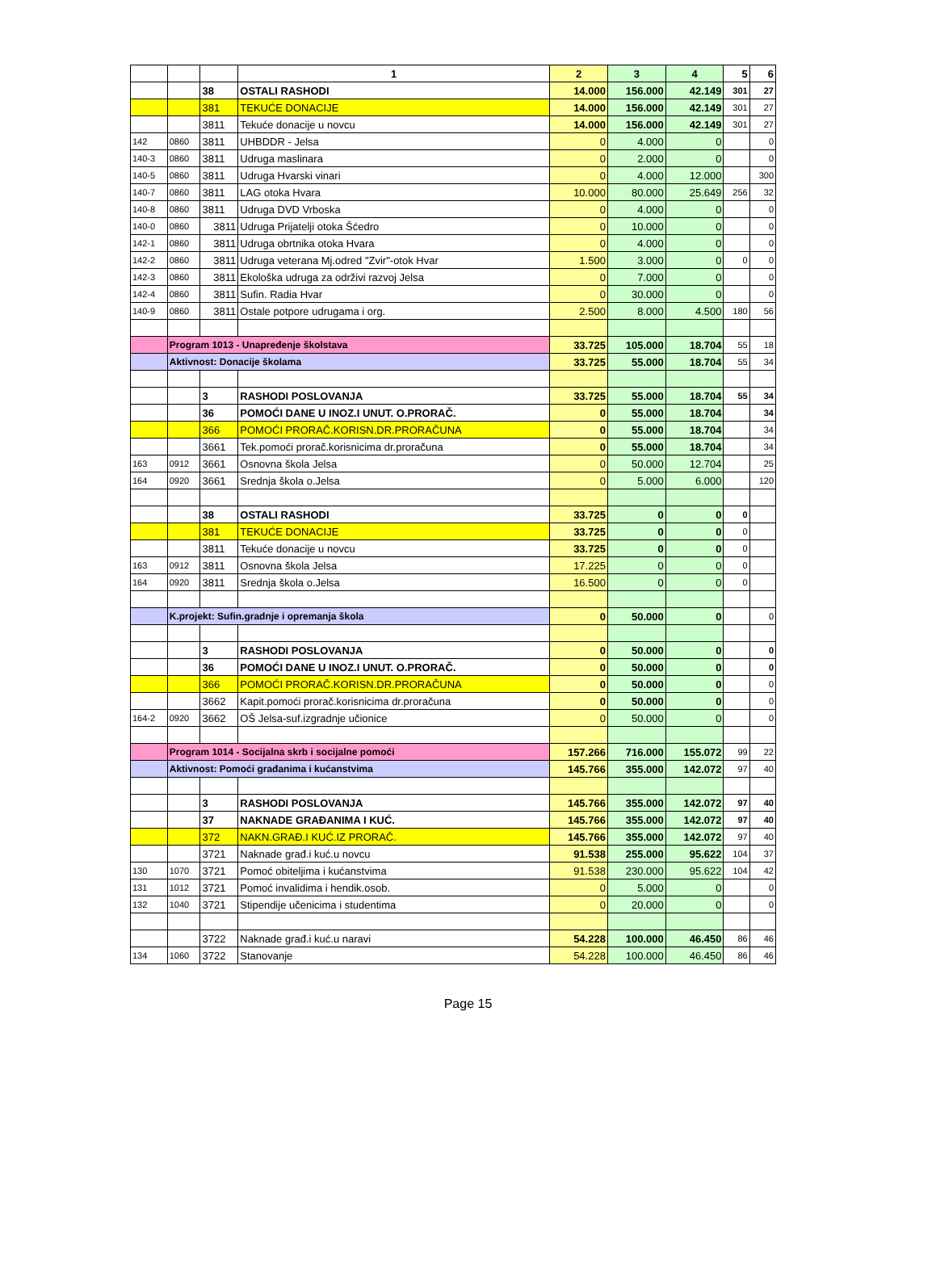| | | | 1 | 2 | 3 | 4 | 5 | 6 |
| | | 38 | OSTALI RASHODI | 14.000 | 156.000 | 42.149 | 301 | 27 |
| | | 381 | TEKUĆE DONACIJE | 14.000 | 156.000 | 42.149 | 301 | 27 |
| | | 3811 | Tekuće donacije u novcu | 14.000 | 156.000 | 42.149 | 301 | 27 |
| 142 | 0860 | 3811 | UHBDDR - Jelsa | 0 | 4.000 | 0 | | 0 |
| 140-3 | 0860 | 3811 | Udruga maslinara | 0 | 2.000 | 0 | | 0 |
| 140-5 | 0860 | 3811 | Udruga Hvarski vinari | 0 | 4.000 | 12.000 | | 300 |
| 140-7 | 0860 | 3811 | LAG otoka Hvara | 10.000 | 80.000 | 25.649 | 256 | 32 |
| 140-8 | 0860 | 3811 | Udruga DVD Vrboska | 0 | 4.000 | 0 | | 0 |
| 140-0 | 0860 | 3811 | Udruga Prijatelji otoka Šćedro | 0 | 10.000 | 0 | | 0 |
| 142-1 | 0860 | 3811 | Udruga obrtnika otoka Hvara | 0 | 4.000 | 0 | | 0 |
| 142-2 | 0860 | 3811 | Udruga veterana Mj.odred "Zvir"-otok Hvar | 1.500 | 3.000 | 0 | 0 | 0 |
| 142-3 | 0860 | 3811 | Ekološka udruga za održivi razvoj Jelsa | 0 | 7.000 | 0 | | 0 |
| 142-4 | 0860 | 3811 | Sufin. Radia Hvar | 0 | 30.000 | 0 | | 0 |
| 140-9 | 0860 | 3811 | Ostale potpore udrugama i org. | 2.500 | 8.000 | 4.500 | 180 | 56 |
| | Program 1013 - Unapređenje školstava | | | 33.725 | 105.000 | 18.704 | 55 | 18 |
| | Aktivnost: Donacije školama | | | 33.725 | 55.000 | 18.704 | 55 | 34 |
| | | 3 | RASHODI POSLOVANJA | 33.725 | 55.000 | 18.704 | 55 | 34 |
| | | 36 | POMOĆI DANE U INOZ.I UNUT. O.PRORAČ. | 0 | 55.000 | 18.704 | | 34 |
| | | 366 | POMOĆI PRORAČ.KORISN.DR.PRORAČUNA | 0 | 55.000 | 18.704 | | 34 |
| | | 3661 | Tek.pomoći prorač.korisnicima dr.proračuna | 0 | 55.000 | 18.704 | | 34 |
| 163 | 0912 | 3661 | Osnovna škola Jelsa | 0 | 50.000 | 12.704 | | 25 |
| 164 | 0920 | 3661 | Srednja škola o.Jelsa | 0 | 5.000 | 6.000 | | 120 |
| | | 38 | OSTALI RASHODI | 33.725 | 0 | 0 | 0 | |
| | | 381 | TEKUĆE DONACIJE | 33.725 | 0 | 0 | 0 | |
| | | 3811 | Tekuće donacije u novcu | 33.725 | 0 | 0 | 0 | |
| 163 | 0912 | 3811 | Osnovna škola Jelsa | 17.225 | 0 | 0 | 0 | |
| 164 | 0920 | 3811 | Srednja škola o.Jelsa | 16.500 | 0 | 0 | 0 | |
| | K.projekt: Sufin.gradnje i opremanja škola | | | 0 | 50.000 | 0 | | 0 |
| | | 3 | RASHODI POSLOVANJA | 0 | 50.000 | 0 | | 0 |
| | | 36 | POMOĆI DANE U INOZ.I UNUT. O.PRORAČ. | 0 | 50.000 | 0 | | 0 |
| | | 366 | POMOĆI PRORAČ.KORISN.DR.PRORAČUNA | 0 | 50.000 | 0 | | 0 |
| | | 3662 | Kapit.pomoći prorač.korisnicima dr.proračuna | 0 | 50.000 | 0 | | 0 |
| 164-2 | 0920 | 3662 | OŠ Jelsa-suf.izgradnje učionice | 0 | 50.000 | 0 | | 0 |
| | Program 1014 - Socijalna skrb i socijalne pomoći | | | 157.266 | 716.000 | 155.072 | 99 | 22 |
| | Aktivnost: Pomoći građanima i kućanstvima | | | 145.766 | 355.000 | 142.072 | 97 | 40 |
| | | 3 | RASHODI POSLOVANJA | 145.766 | 355.000 | 142.072 | 97 | 40 |
| | | 37 | NAKNADE GRAĐANIMA I KUĆ. | 145.766 | 355.000 | 142.072 | 97 | 40 |
| | | 372 | NAKN.GRAĐ.I KUĆ.IZ PRORAČ. | 145.766 | 355.000 | 142.072 | 97 | 40 |
| | | 3721 | Naknade građ.i kuć.u novcu | 91.538 | 255.000 | 95.622 | 104 | 37 |
| 130 | 1070 | 3721 | Pomoć obiteljima i kućanstvima | 91.538 | 230.000 | 95.622 | 104 | 42 |
| 131 | 1012 | 3721 | Pomoć invalidima i hendik.osob. | 0 | 5.000 | 0 | | 0 |
| 132 | 1040 | 3721 | Stipendije učenicima i studentima | 0 | 20.000 | 0 | | 0 |
| | | 3722 | Naknade građ.i kuć.u naravi | 54.228 | 100.000 | 46.450 | 86 | 46 |
| 134 | 1060 | 3722 | Stanovanje | 54.228 | 100.000 | 46.450 | 86 | 46 |
Page 15